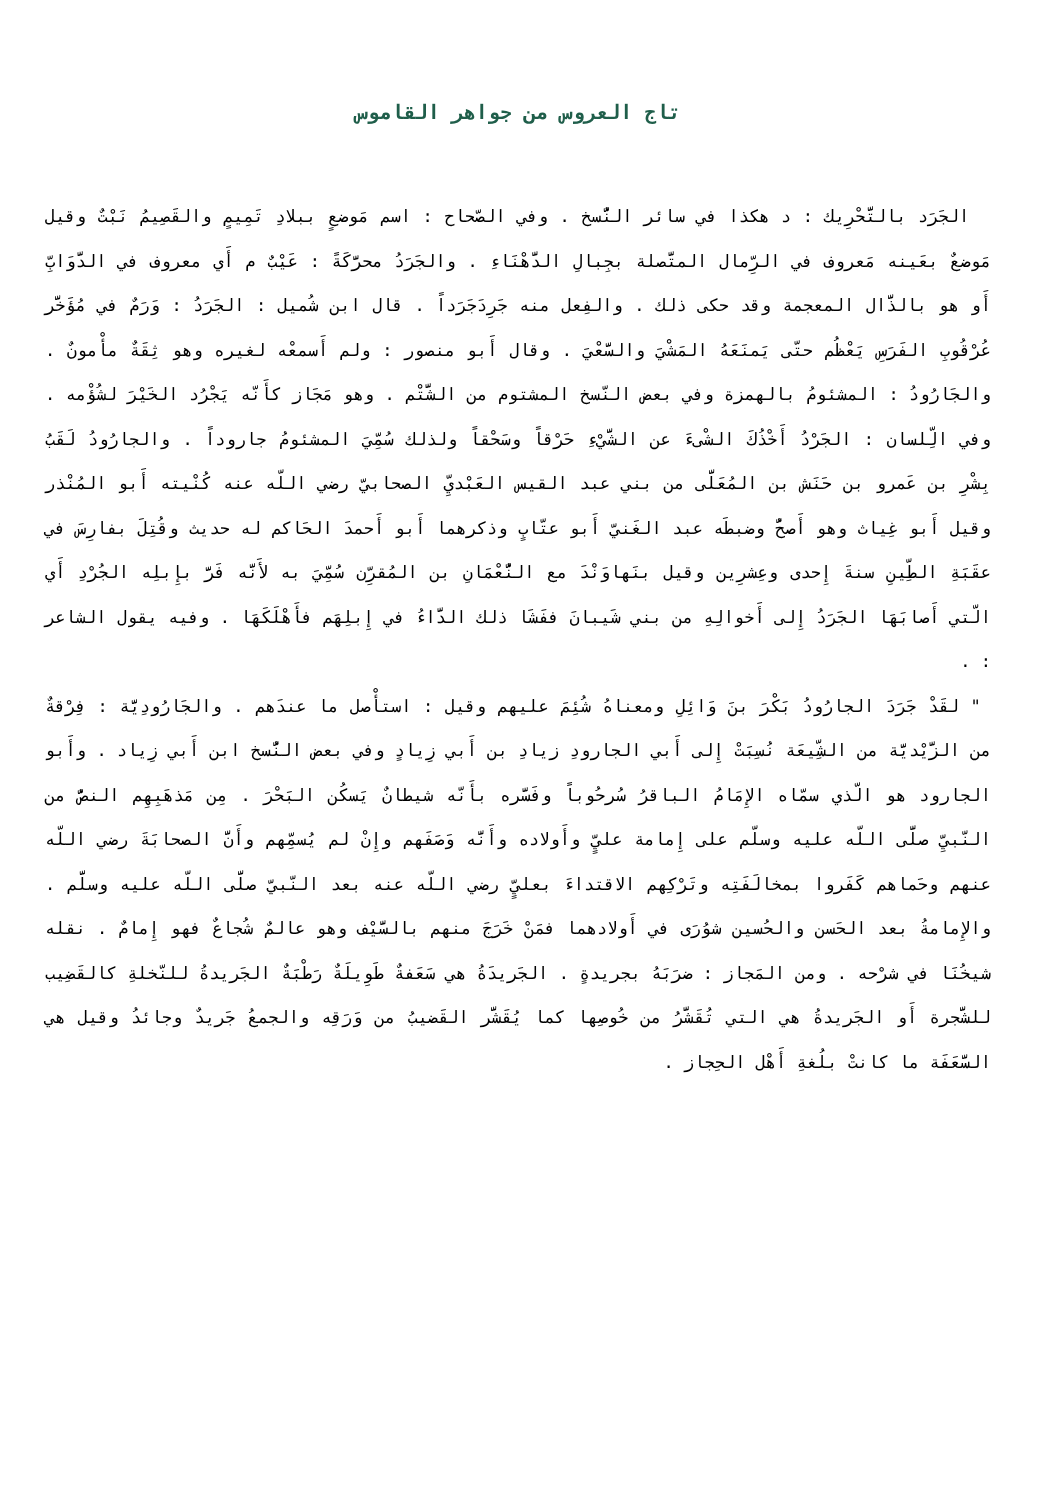تاج العروس من جواهر القاموس
الجَرَد بالتَّحْرِيك : د هكذا في سائر النُّسخ . وفي الصّحاح : اسم مَوضعٍ ببلادِ تَمِيمٍ والقَصِيمُ نَبْتٌ وقيل مَوضعٌ بعَينه مَعروف في الرِّمال المتَّصلة بجِبالِ الدَّهْنَاءِ . والجَرَدُ محرَّكَةً : عَيْبٌ م أَي معروف في الدَّوَابِّ أَو هو بالذَّال المعجمة وقد حكى ذلك . والفِعل منه جَرِدَجَرَداً . قال ابن شُميل : الجَرَدُ : وَرَمٌ في مُؤَخَّر عُرْقُوبِ الفَرَسِ يَعْظُم حتّى يَمنَعَهُ المَشْيَ والسَّعْيَ . وقال أَبو منصور : ولم أَسمعْه لغيره وهو ثِقَةٌ مأْمونٌ . والجَارُودُ : المشئومُ بالهمزة وفي بعض النّسخ المشتوم من الشَّتْم . وهو مَجَاز كأَنّه يَجْرُد الخَيْرَ لشُؤْمه . وفي الِّلسان : الجَرْدُ أَخْذُكَ الشْىءَ عن الشَّيْءِ حَرْقاً وسَحْقاً ولذلك سُمِّيَ المشئومُ جاروداً . والجارُودُ لَقَبُ بِشْرِ بن عَمرو بن حَنَش بن المُعَلَّى من بني عبد القيس العَبْديِّ الصحابيّ رضي اللّه عنه كُنْيته أَبو المُنْذر وقيل أَبو غِياث وهو أَصحُّ وضبطَه عبد الغَنيّ أَبو عتّابٍ وذكرهما أَبو أَحمدَ الحَاكم له حديث وقُتِلَ بفارِسَ في عقَبَةِ الطِّينِ سنةَ إِحدى وعِشرِين وقيل بنَهاوَنْدَ مع النُّعْمَانِ بن المُقرِّن سُمِّيَ به لأَنَّه فَرَّ بإِبلِه الجُرْدِ أَي الّتي أَصابَهَا الجَرَدُ إِلى أَخوالِهِ من بني شَيبانَ ففَشَا ذلك الدَّاءُ في إِبلِهَم فأَهْلَكَهَا . وفيه يقول الشاعر : .
" لقَدْ جَرَدَ الجارُودُ بَكْرَ بنَ وَائِلِ ومعناهُ شُئِمَ عليهم وقيل : استأْصل ما عندَهم . والجَارُودِيَّة : فِرْقةٌ من الزَّيْديَّة من الشِّيعَة نُسِبَتْ إِلى أَبي الجارودِ زيادِ بن أَبي زِيادٍ وفي بعض النُّسخ ابن أَبي زِياد . وأَبو الجارود هو الّذي سمّاه الإِمَامُ الباقرُ سُرحُوباً وفَسَّره بأَنّه شيطانٌ يَسكُن البَحْرَ . مِن مَذهَبِهِم النصُّ من النّبيِّ صلَّى اللّه عليه وسلّم على إِمامة عليٍّ وأَولاده وأَنَّه وَصَفَهم وإِنْ لم يُسمِّهم وأَنَّ الصحابَةَ رضي اللّه عنهم وحَماهم كَفَروا بمخالَفَتِه وتَرْكِهم الاقتداءَ بعليٍّ رضي اللّه عنه بعد النّبيّ صلَّى اللّه عليه وسلَّم . والإِمامةُ بعد الحَسن والحُسين شوُرَى في أَولادهما فمَنْ خَرَجَ منهم بالسَّيْف وهو عالمٌ شُجاعٌ فهو إِمامٌ . نقله شيخُنَا في شرْحه . ومن المَجاز : ضرَبَهُ بجريدةٍ . الجَريدَةُ هي سَعَفةٌ طَوِيلَةٌ رَطْبَةٌ الجَريدةُ للنّخلةِ كالقَضِيب للشَّجرة أَو الجَريدةُ هي التي تُقَشَّرُ من خُوصِها كما يُقَشَّر القَضيبُ من وَرَقِه والجمعُ جَريدٌ وجائدُ وقيل هي السَّعَفَة ما كانتْ بلُغةِ أَهْل الحِجاز .